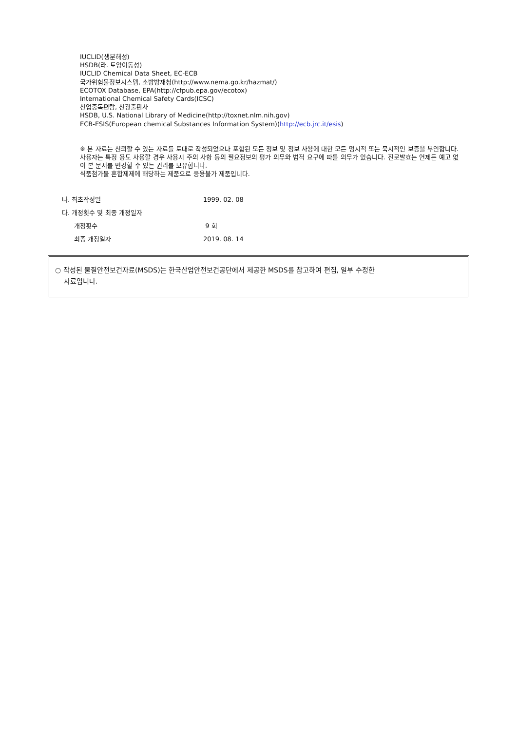IUCLID(생분해성)
HSDB(라. 토양이동성)
IUCLID Chemical Data Sheet, EC-ECB
국가위험물정보시스템, 소방방재청(http://www.nema.go.kr/hazmat/)
ECOTOX Database, EPA(http://cfpub.epa.gov/ecotox)
International Chemical Safety Cards(ICSC)
산업중독편람, 신광출판사
HSDB, U.S. National Library of Medicine(http://toxnet.nlm.nih.gov)
ECB-ESIS(European chemical Substances Information System)(http://ecb.jrc.it/esis)
※ 본 자료는 신뢰할 수 있는 자료를 토대로 작성되었으나 포함된 모든 정보 및 정보 사용에 대한 모든 명시적 또는 묵시적인 보증을 부인합니다. 사용자는 특정 용도 사용할 경우 사용시 주의 사항 등의 필요정보의 평가 의무와 법적 요구에 따를 의무가 있습니다. 진로발효는 언제든 예고 없이 본 문서를 변경할 수 있는 권리를 보유합니다.
식품첨가물 혼합제제에 해당하는 제품으로 응용불가 제품입니다.
나. 최초작성일 1999. 02. 08
다. 개정횟수 및 최종 개정일자
개정횟수 9 회
최종 개정일자 2019. 08. 14
○ 작성된 물질안전보건자료(MSDS)는 한국산업안전보건공단에서 제공한 MSDS를 참고하여 편집, 일부 수정한
자료입니다.